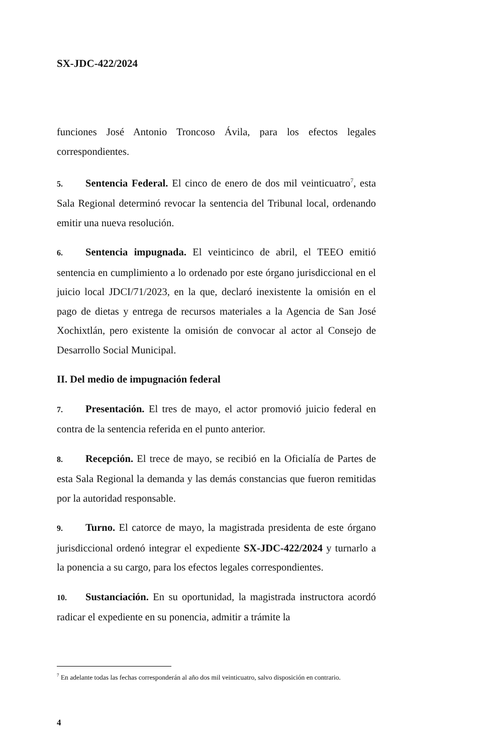SX-JDC-422/2024
funciones José Antonio Troncoso Ávila, para los efectos legales correspondientes.
5. Sentencia Federal. El cinco de enero de dos mil veinticuatro<sup>7</sup>, esta Sala Regional determinó revocar la sentencia del Tribunal local, ordenando emitir una nueva resolución.
6. Sentencia impugnada. El veinticinco de abril, el TEEO emitió sentencia en cumplimiento a lo ordenado por este órgano jurisdiccional en el juicio local JDCI/71/2023, en la que, declaró inexistente la omisión en el pago de dietas y entrega de recursos materiales a la Agencia de San José Xochixtlán, pero existente la omisión de convocar al actor al Consejo de Desarrollo Social Municipal.
II. Del medio de impugnación federal
7. Presentación. El tres de mayo, el actor promovió juicio federal en contra de la sentencia referida en el punto anterior.
8. Recepción. El trece de mayo, se recibió en la Oficialía de Partes de esta Sala Regional la demanda y las demás constancias que fueron remitidas por la autoridad responsable.
9. Turno. El catorce de mayo, la magistrada presidenta de este órgano jurisdiccional ordenó integrar el expediente SX-JDC-422/2024 y turnarlo a la ponencia a su cargo, para los efectos legales correspondientes.
10. Sustanciación. En su oportunidad, la magistrada instructora acordó radicar el expediente en su ponencia, admitir a trámite la
<sup>7</sup> En adelante todas las fechas corresponderán al año dos mil veinticuatro, salvo disposición en contrario.
4